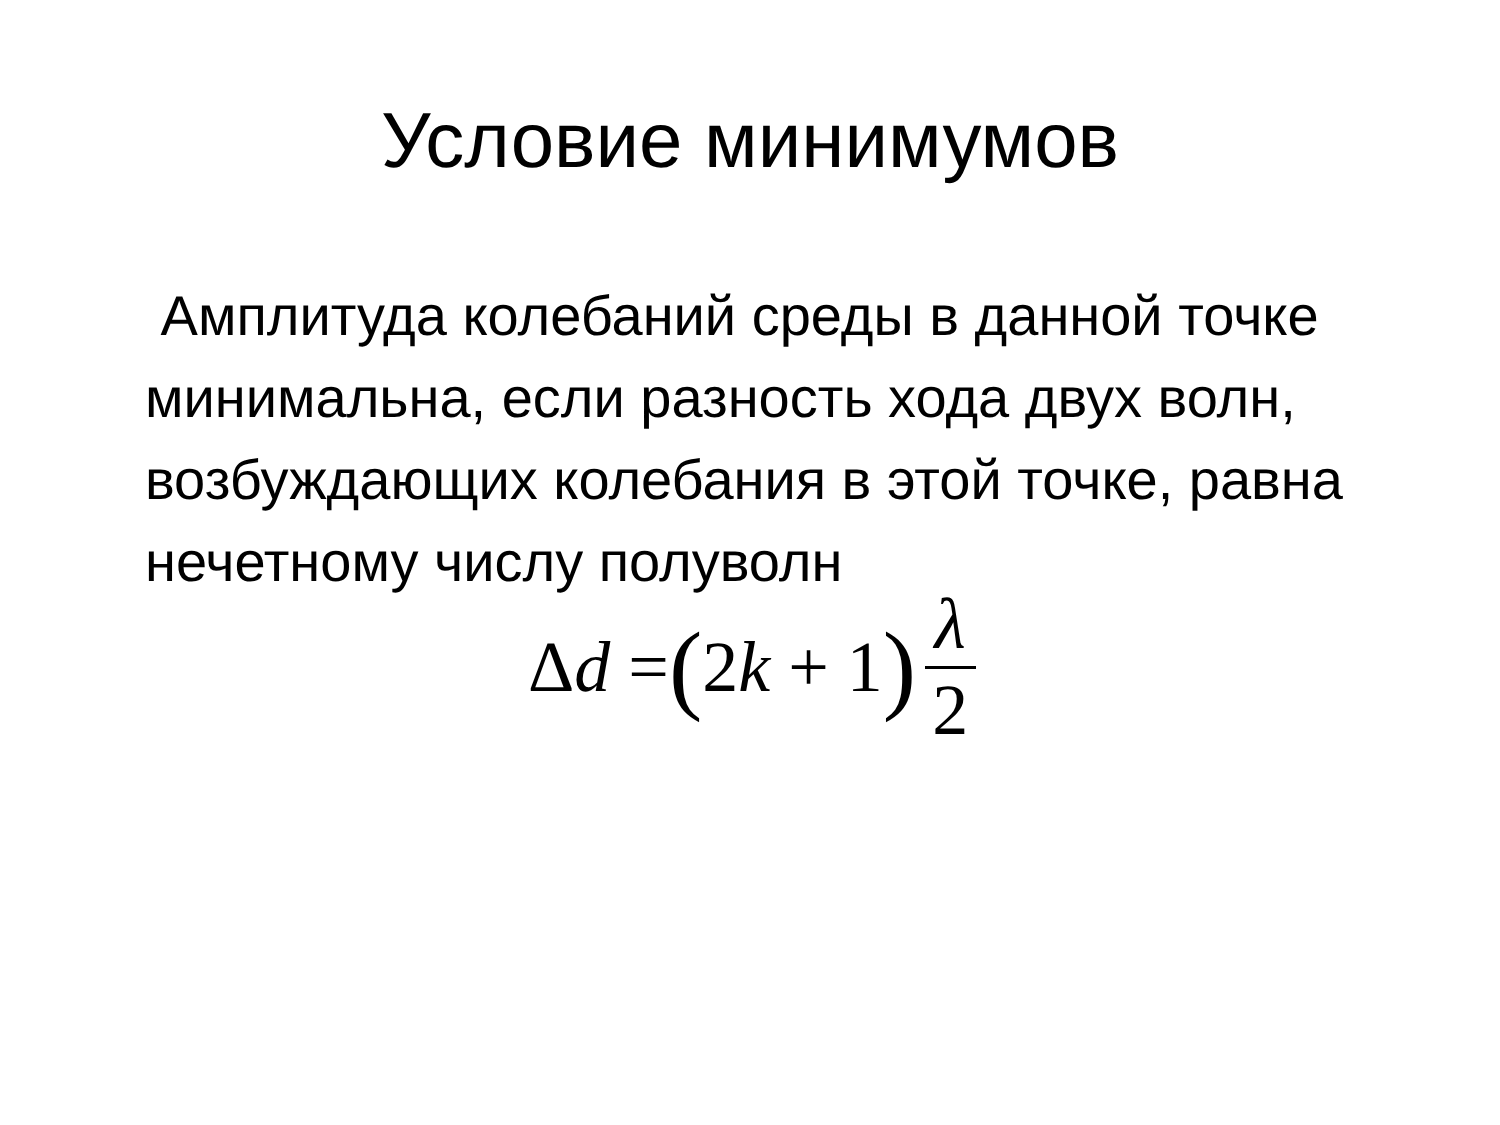Условие минимумов
Амплитуда колебаний среды в данной точке минимальна, если разность хода двух волн, возбуждающих колебания в этой точке, равна нечетному числу полуволн
Δd = (2k + 1) λ 2